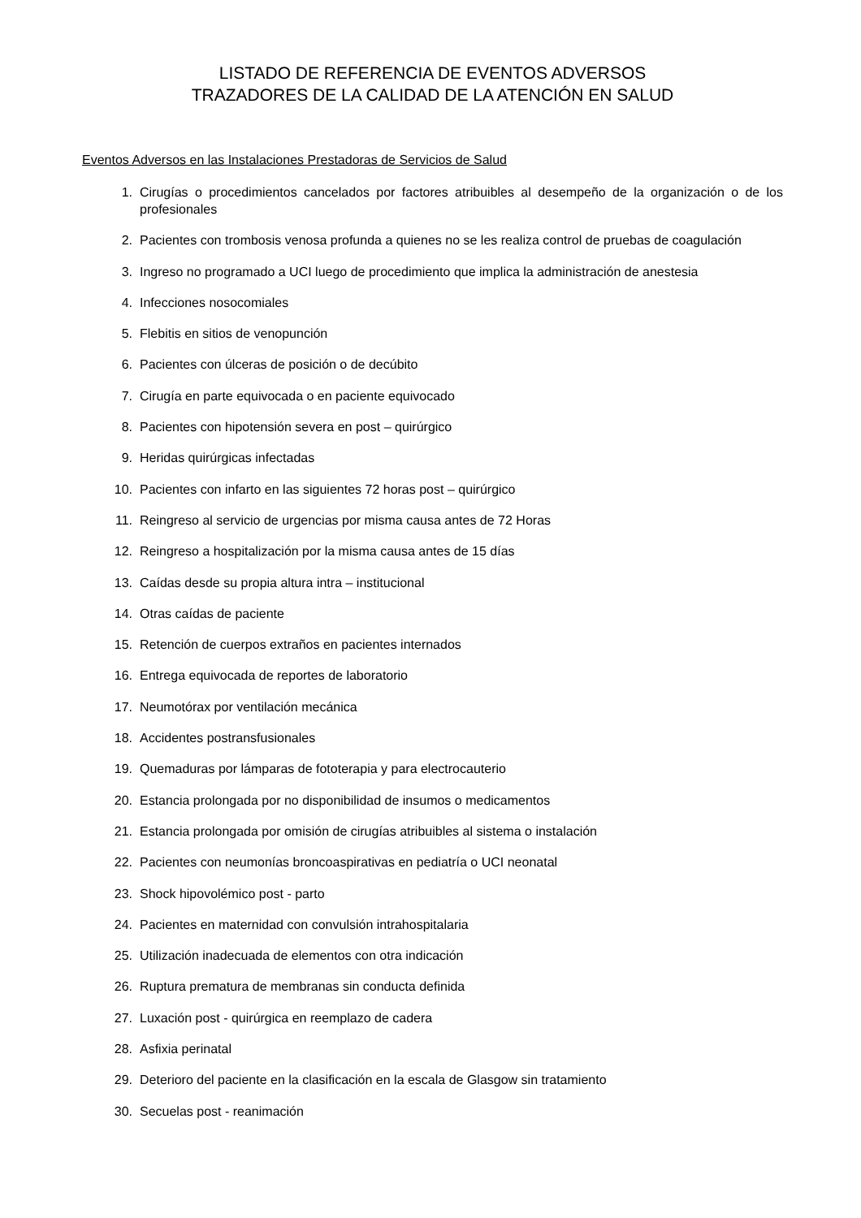LISTADO DE REFERENCIA DE EVENTOS ADVERSOS
TRAZADORES DE LA CALIDAD DE LA ATENCIÓN EN SALUD
Eventos Adversos en las Instalaciones Prestadoras de Servicios de Salud
1. Cirugías o procedimientos cancelados por factores atribuibles al desempeño de la organización o de los profesionales
2. Pacientes con trombosis venosa profunda a quienes no se les realiza control de pruebas de coagulación
3. Ingreso no programado a UCI luego de procedimiento que implica la administración de anestesia
4. Infecciones nosocomiales
5. Flebitis en sitios de venopunción
6. Pacientes con úlceras de posición o de decúbito
7. Cirugía en parte equivocada o en paciente equivocado
8. Pacientes con hipotensión severa en post – quirúrgico
9. Heridas quirúrgicas infectadas
10. Pacientes con infarto en las siguientes 72 horas post – quirúrgico
11. Reingreso al servicio de urgencias por misma causa antes de 72 Horas
12. Reingreso a hospitalización por la misma causa antes de 15 días
13. Caídas desde su propia altura intra – institucional
14. Otras caídas de paciente
15. Retención de cuerpos extraños en pacientes internados
16. Entrega equivocada de reportes de laboratorio
17. Neumotórax por ventilación mecánica
18. Accidentes postransfusionales
19. Quemaduras por lámparas de fototerapia y para electrocauterio
20. Estancia prolongada por no disponibilidad de insumos o medicamentos
21. Estancia prolongada por omisión de cirugías atribuibles al sistema o instalación
22. Pacientes con neumonías broncoaspirativas en pediatría o UCI neonatal
23. Shock hipovolémico post - parto
24. Pacientes en maternidad con convulsión intrahospitalaria
25. Utilización inadecuada de elementos con otra indicación
26. Ruptura prematura de membranas sin conducta definida
27. Luxación post - quirúrgica en reemplazo de cadera
28. Asfixia perinatal
29. Deterioro del paciente en la clasificación en la escala de Glasgow sin tratamiento
30. Secuelas post - reanimación